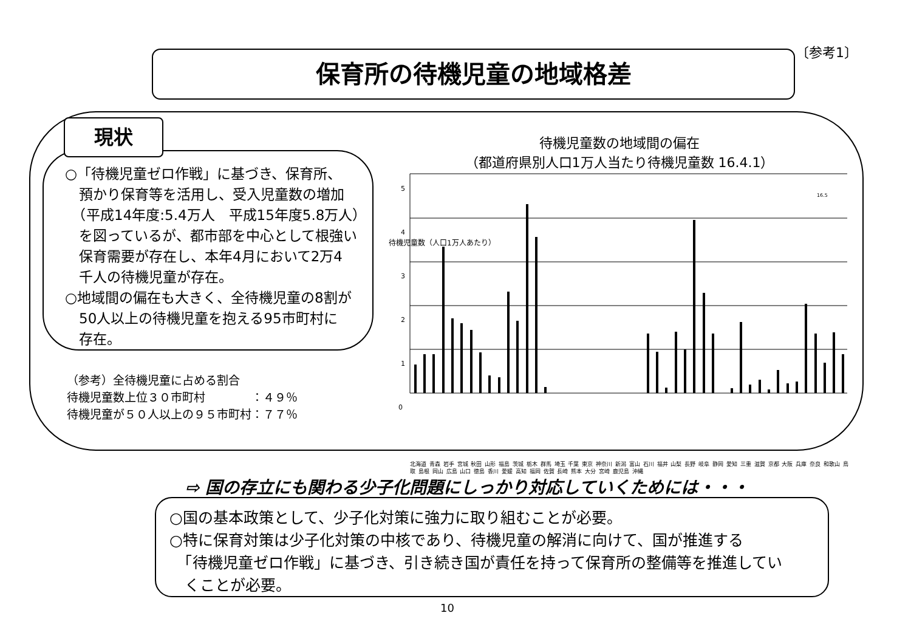〔参考1〕
保育所の待機児童の地域格差
現状
○「待機児童ゼロ作戦」に基づき、保育所、
　預かり保育等を活用し、受入児童数の増加
　（平成14年度:5.4万人　平成15年度5.8万人）
　を図っているが、都市部を中心として根強い
　保育需要が存在し、本年4月において2万4
　千人の待機児童が存在。
○地域間の偏在も大きく、全待機児童の8割が
　50人以上の待機児童を抱える95市町村に
　存在。
（参考）全待機児童に占める割合
待機児童数上位３０市町村　　　　：４９％
待機児童が５０人以上の９５市町村：７７％
待機児童数の地域間の偏在
（都道府県別人口1万人当たり待機児童数 16.4.1）
5
4
3
2
1
0
待機児童数（人口1万人あたり）
16.5
北海道 青森 岩手 宮城 秋田 山形 福島 茨城 栃木 群馬 埼玉 千葉 東京 神奈川 新潟 富山 石川 福井 山梨 長野 岐阜 静岡 愛知 三重 滋賀 京都 大阪 兵庫 奈良 和歌山 鳥取 島根 岡山 広島 山口 徳島 香川 愛媛 高知 福岡 佐賀 長崎 熊本 大分 宮崎 鹿児島 沖縄
⇨ 国の存立にも関わる少子化問題にしっかり対応していくためには・・・
○国の基本政策として、少子化対策に強力に取り組むことが必要。
○特に保育対策は少子化対策の中核であり、待機児童の解消に向けて、国が推進する
　「待機児童ゼロ作戦」に基づき、引き続き国が責任を持って保育所の整備等を推進してい
　くことが必要。
10